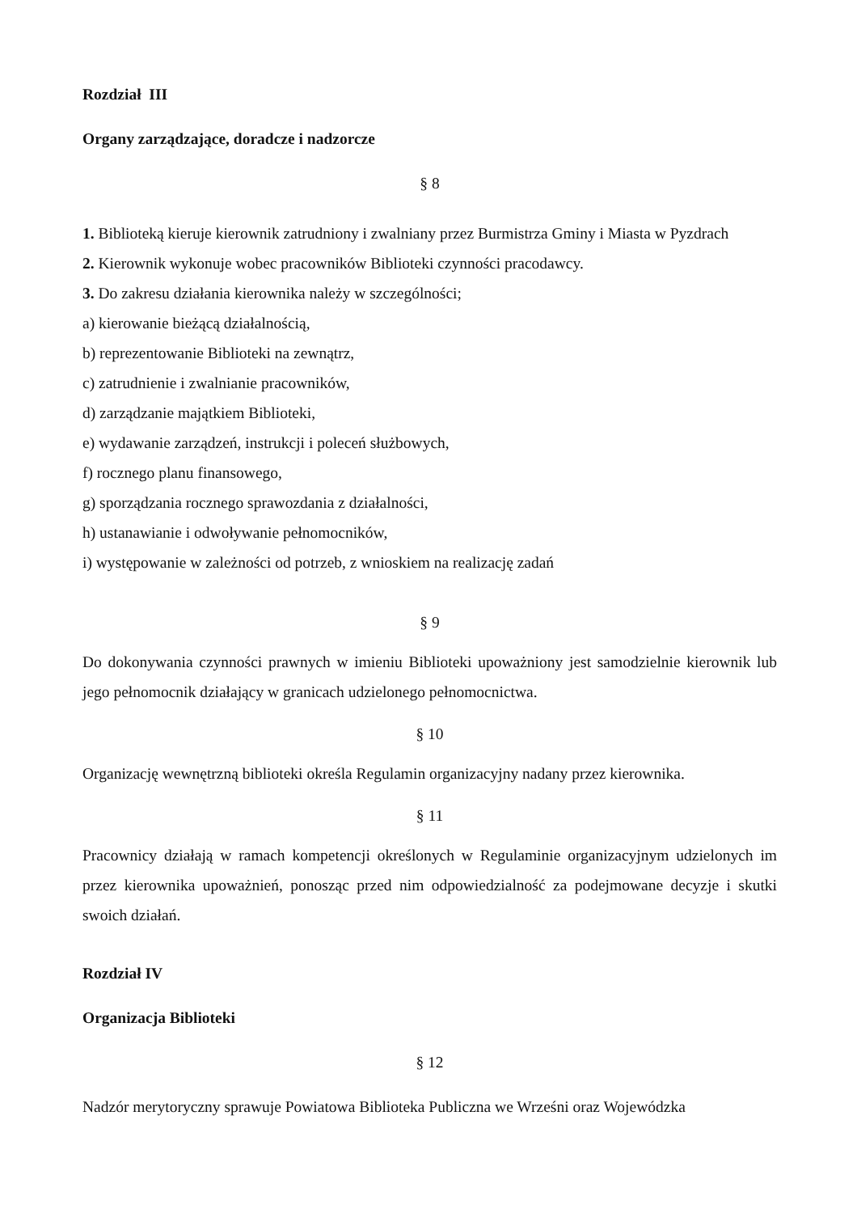Rozdział III
Organy zarządzające, doradcze i nadzorcze
§ 8
1. Biblioteką kieruje kierownik zatrudniony i zwalniany przez Burmistrza Gminy i Miasta w Pyzdrach
2. Kierownik wykonuje wobec pracowników Biblioteki czynności pracodawcy.
3. Do zakresu działania kierownika należy w szczególności;
a) kierowanie bieżącą działalnością,
b) reprezentowanie Biblioteki na zewnątrz,
c) zatrudnienie i zwalnianie pracowników,
d) zarządzanie majątkiem Biblioteki,
e) wydawanie zarządzeń, instrukcji i poleceń służbowych,
f) rocznego planu finansowego,
g) sporządzania rocznego sprawozdania z działalności,
h) ustanawianie i odwoływanie pełnomocników,
i) występowanie w zależności od potrzeb, z wnioskiem na realizację zadań
§ 9
Do dokonywania czynności prawnych w imieniu Biblioteki upoważniony jest samodzielnie kierownik lub jego pełnomocnik działający w granicach udzielonego pełnomocnictwa.
§ 10
Organizację wewnętrzną biblioteki określa Regulamin organizacyjny nadany przez kierownika.
§ 11
Pracownicy działają w ramach kompetencji określonych w Regulaminie organizacyjnym udzielonych im przez kierownika upoważnień, ponosząc przed nim odpowiedzialność za podejmowane decyzje i skutki swoich działań.
Rozdział IV
Organizacja Biblioteki
§ 12
Nadzór merytoryczny sprawuje Powiatowa Biblioteka Publiczna we Wrześni oraz Wojewódzka